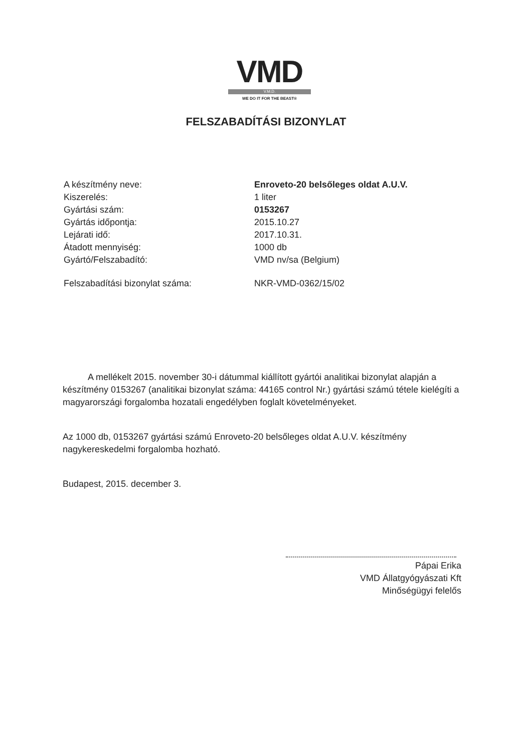VMD
V.M.D.
WE DO IT FOR THE BEAST®
FELSZABADÍTÁSI BIZONYLAT
| A készítmény neve: | Enroveto-20 belsőleges oldat A.U.V. |
| Kiszerelés: | 1 liter |
| Gyártási szám: | 0153267 |
| Gyártás időpontja: | 2015.10.27 |
| Lejárati idő: | 2017.10.31. |
| Átadott mennyiség: | 1000 db |
| Gyártó/Felszabadító: | VMD nv/sa (Belgium) |
| Felszabadítási bizonylat száma: | NKR-VMD-0362/15/02 |
A mellékelt 2015. november 30-i dátummal kiállított gyártói analitikai bizonylat alapján a készítmény 0153267 (analitikai bizonylat száma: 44165 control Nr.) gyártási számú tétele kielégíti a magyarországi forgalomba hozatali engedélyben foglalt követelményeket.
Az 1000 db, 0153267 gyártási számú Enroveto-20 belsőleges oldat A.U.V. készítmény nagykereskedelmi forgalomba hozható.
Budapest, 2015. december 3.
Pápai Erika
VMD Állatgyógyászati Kft
Minőségügyi felelős